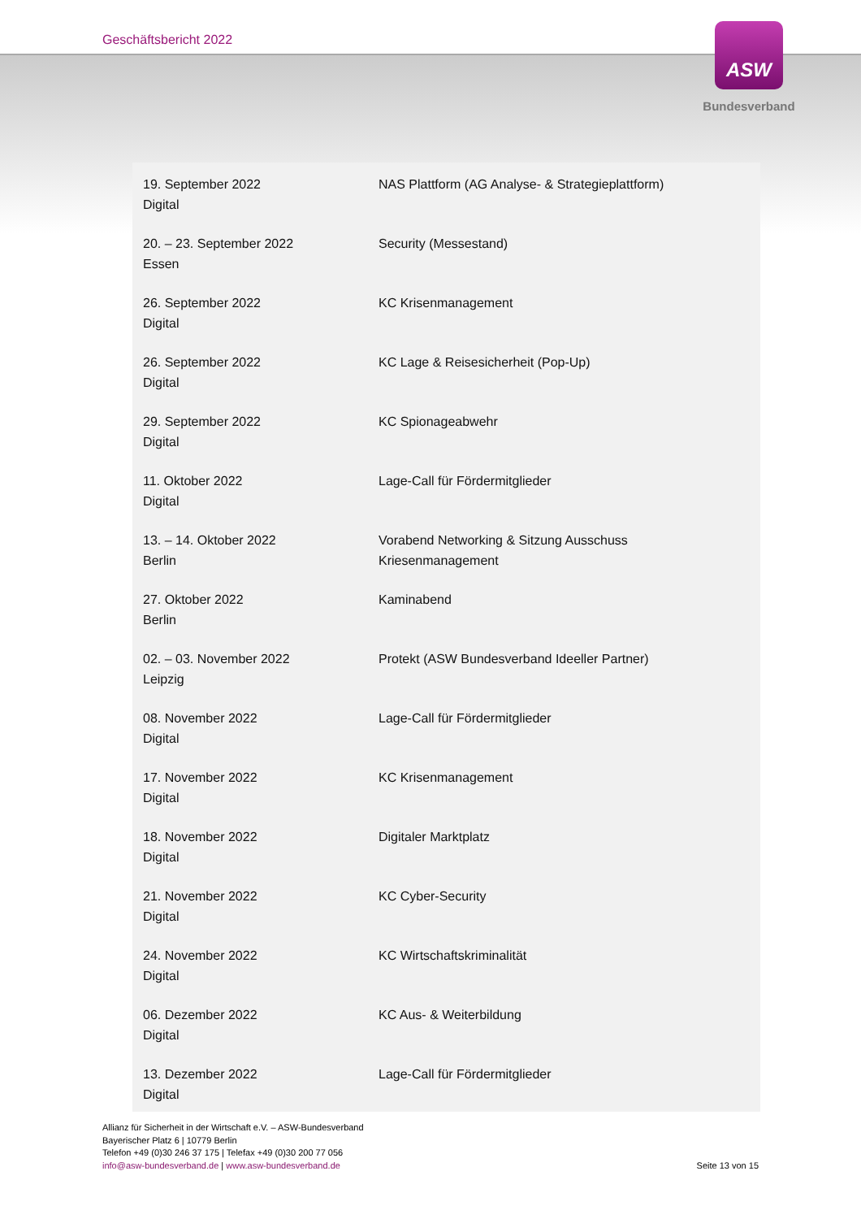Geschäftsbericht 2022
ASW
Bundesverband
| 19. September 2022 Digital | NAS Plattform (AG Analyse- & Strategieplattform) |
| 20. – 23. September 2022 Essen | Security (Messestand) |
| 26. September 2022 Digital | KC Krisenmanagement |
| 26. September 2022 Digital | KC Lage & Reisesicherheit (Pop-Up) |
| 29. September 2022 Digital | KC Spionageabwehr |
| 11. Oktober 2022 Digital | Lage-Call für Fördermitglieder |
| 13. – 14. Oktober 2022 Berlin | Vorabend Networking & Sitzung Ausschuss Kriesenmanagement |
| 27. Oktober 2022 Berlin | Kaminabend |
| 02. – 03. November 2022 Leipzig | Protekt (ASW Bundesverband Ideeller Partner) |
| 08. November 2022 Digital | Lage-Call für Fördermitglieder |
| 17. November 2022 Digital | KC Krisenmanagement |
| 18. November 2022 Digital | Digitaler Marktplatz |
| 21. November 2022 Digital | KC Cyber-Security |
| 24. November 2022 Digital | KC Wirtschaftskriminalität |
| 06. Dezember 2022 Digital | KC Aus- & Weiterbildung |
| 13. Dezember 2022 Digital | Lage-Call für Fördermitglieder |
Allianz für Sicherheit in der Wirtschaft e.V. – ASW-Bundesverband
Bayerischer Platz 6 | 10779 Berlin
Telefon +49 (0)30 246 37 175 | Telefax +49 (0)30 200 77 056
info@asw-bundesverband.de | www.asw-bundesverband.de
Seite 13 von 15